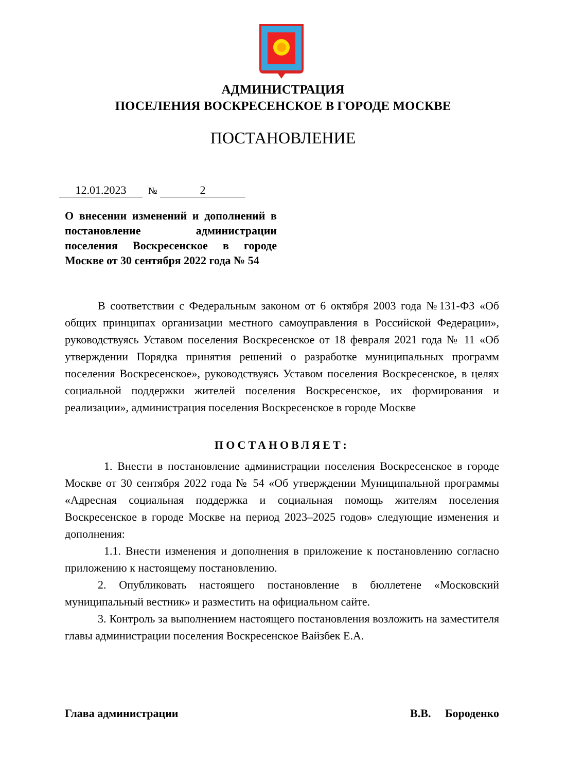АДМИНИСТРАЦИЯ
ПОСЕЛЕНИЯ ВОСКРЕСЕНСКОЕ В ГОРОДЕ МОСКВЕ
ПОСТАНОВЛЕНИЕ
12.01.2023 № 2
О внесении изменений и дополнений в постановление администрации поселения Воскресенское в городе Москве от 30 сентября 2022 года № 54
В соответствии с Федеральным законом от 6 октября 2003 года №131-ФЗ «Об общих принципах организации местного самоуправления в Российской Федерации», руководствуясь Уставом поселения Воскресенское от 18 февраля 2021 года № 11 «Об утверждении Порядка принятия решений о разработке муниципальных программ поселения Воскресенское», руководствуясь Уставом поселения Воскресенское, в целях социальной поддержки жителей поселения Воскресенское, их формирования и реализации», администрация поселения Воскресенское в городе Москве
ПОСТАНОВЛЯЕТ:
1. Внести в постановление администрации поселения Воскресенское в городе Москве от 30 сентября 2022 года № 54 «Об утверждении Муниципальной программы «Адресная социальная поддержка и социальная помощь жителям поселения Воскресенское в городе Москве на период 2023–2025 годов» следующие изменения и дополнения:
1.1. Внести изменения и дополнения в приложение к постановлению согласно приложению к настоящему постановлению.
2. Опубликовать настоящего постановление в бюллетене «Московский муниципальный вестник» и разместить на официальном сайте.
3. Контроль за выполнением настоящего постановления возложить на заместителя главы администрации поселения Воскресенское Вайзбек Е.А.
Глава администрации В.В. Бороденко